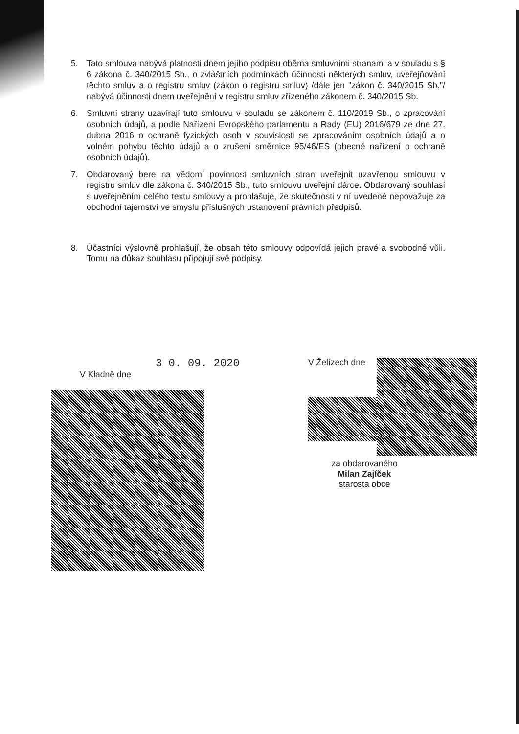5. Tato smlouva nabývá platnosti dnem jejího podpisu oběma smluvními stranami a v souladu s § 6 zákona č. 340/2015 Sb., o zvláštních podmínkách účinnosti některých smluv, uveřejňování těchto smluv a o registru smluv (zákon o registru smluv) /dále jen "zákon č. 340/2015 Sb."/ nabývá účinnosti dnem uveřejnění v registru smluv zřízeného zákonem č. 340/2015 Sb.
6. Smluvní strany uzavírají tuto smlouvu v souladu se zákonem č. 110/2019 Sb., o zpracování osobních údajů, a podle Nařízení Evropského parlamentu a Rady (EU) 2016/679 ze dne 27. dubna 2016 o ochraně fyzických osob v souvislosti se zpracováním osobních údajů a o volném pohybu těchto údajů a o zrušení směrnice 95/46/ES (obecné nařízení o ochraně osobních údajů).
7. Obdarovaný bere na vědomí povinnost smluvních stran uveřejnit uzavřenou smlouvu v registru smluv dle zákona č. 340/2015 Sb., tuto smlouvu uveřejní dárce. Obdarovaný souhlasí s uveřejněním celého textu smlouvy a prohlašuje, že skutečnosti v ní uvedené nepovažuje za obchodní tajemství ve smyslu příslušných ustanovení právních předpisů.
8. Účastníci výslovně prohlašují, že obsah této smlouvy odpovídá jejich pravé a svobodné vůli. Tomu na důkaz souhlasu připojují své podpisy.
3 0. 09. 2020
V Kladně dne
V Želízech dne
za obdarovaného
Milan Zajíček
starosta obce